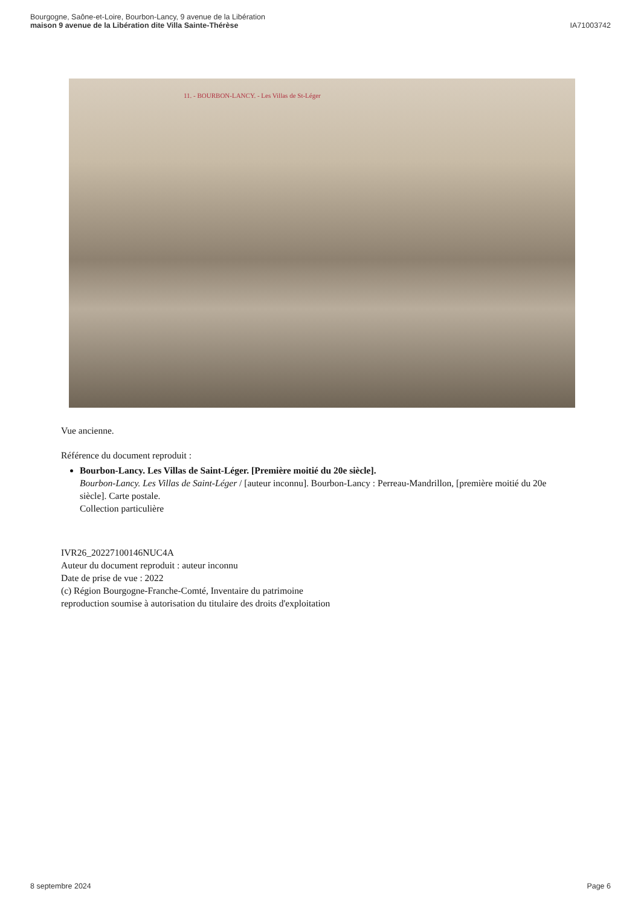Bourgogne, Saône-et-Loire, Bourbon-Lancy, 9 avenue de la Libération
maison 9 avenue de la Libération dite Villa Sainte-Thérèse
IA71003742
11. - BOURBON-LANCY. - Les Villas de St-Léger
Vue ancienne.
Référence du document reproduit :
Bourbon-Lancy. Les Villas de Saint-Léger. [Première moitié du 20e siècle].
Bourbon-Lancy. Les Villas de Saint-Léger / [auteur inconnu]. Bourbon-Lancy : Perreau-Mandrillon, [première moitié du 20e siècle]. Carte postale.
Collection particulière
IVR26_20227100146NUC4A
Auteur du document reproduit : auteur inconnu
Date de prise de vue : 2022
(c) Région Bourgogne-Franche-Comté, Inventaire du patrimoine
reproduction soumise à autorisation du titulaire des droits d'exploitation
8 septembre 2024 Page 6